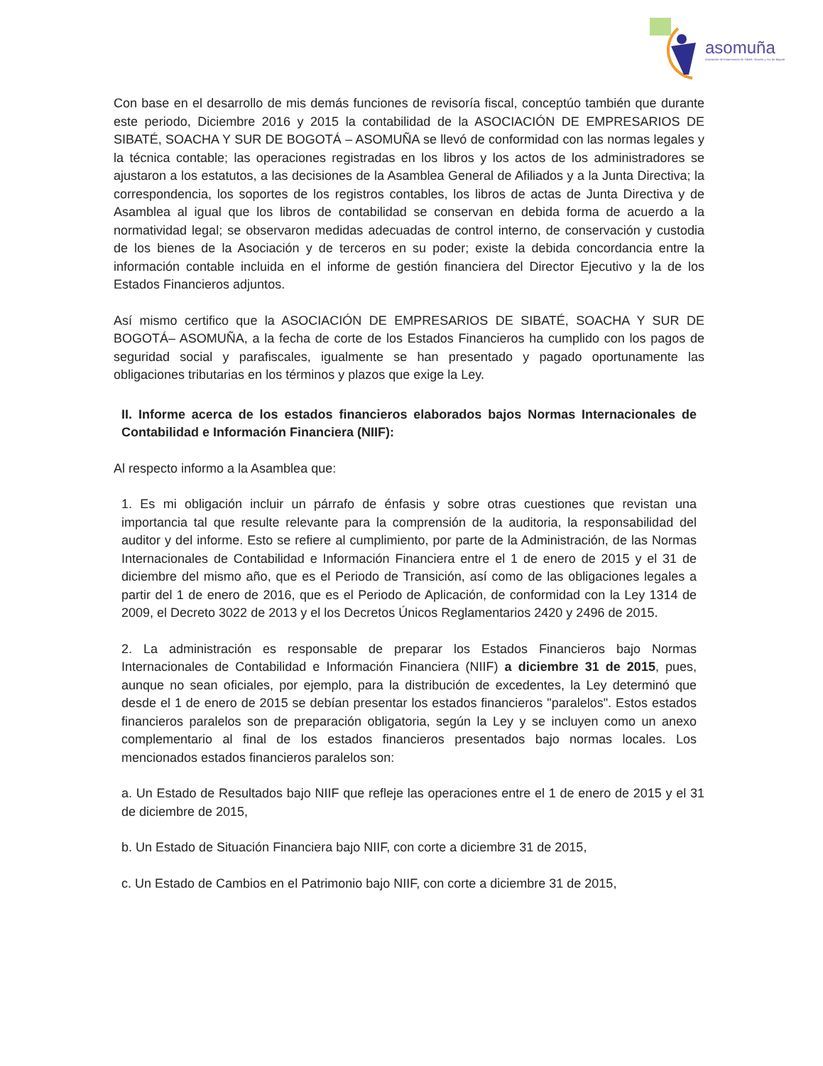asomuña
Asociación de Empresarios de Sibaté, Soacha y Sur de Bogotá
Con base en el desarrollo de mis demás funciones de revisoría fiscal, conceptúo también que durante este periodo, Diciembre 2016 y 2015 la contabilidad de la ASOCIACIÓN DE EMPRESARIOS DE SIBATÉ, SOACHA Y SUR DE BOGOTÁ – ASOMUÑA se llevó de conformidad con las normas legales y la técnica contable; las operaciones registradas en los libros y los actos de los administradores se ajustaron a los estatutos, a las decisiones de la Asamblea General de Afiliados y a la Junta Directiva; la correspondencia, los soportes de los registros contables, los libros de actas de Junta Directiva y de Asamblea al igual que los libros de contabilidad se conservan en debida forma de acuerdo a la normatividad legal; se observaron medidas adecuadas de control interno, de conservación y custodia de los bienes de la Asociación y de terceros en su poder; existe la debida concordancia entre la información contable incluida en el informe de gestión financiera del Director Ejecutivo y la de los Estados Financieros adjuntos.
Así mismo certifico que la ASOCIACIÓN DE EMPRESARIOS DE SIBATÉ, SOACHA Y SUR DE BOGOTÁ– ASOMUÑA, a la fecha de corte de los Estados Financieros ha cumplido con los pagos de seguridad social y parafiscales, igualmente se han presentado y pagado oportunamente las obligaciones tributarias en los términos y plazos que exige la Ley.
II. Informe acerca de los estados financieros elaborados bajos Normas Internacionales de Contabilidad e Información Financiera (NIIF):
Al respecto informo a la Asamblea que:
1. Es mi obligación incluir un párrafo de énfasis y sobre otras cuestiones que revistan una importancia tal que resulte relevante para la comprensión de la auditoria, la responsabilidad del auditor y del informe. Esto se refiere al cumplimiento, por parte de la Administración, de las Normas Internacionales de Contabilidad e Información Financiera entre el 1 de enero de 2015 y el 31 de diciembre del mismo año, que es el Periodo de Transición, así como de las obligaciones legales a partir del 1 de enero de 2016, que es el Periodo de Aplicación, de conformidad con la Ley 1314 de 2009, el Decreto 3022 de 2013 y el los Decretos Únicos Reglamentarios 2420 y 2496 de 2015.
2. La administración es responsable de preparar los Estados Financieros bajo Normas Internacionales de Contabilidad e Información Financiera (NIIF) a diciembre 31 de 2015, pues, aunque no sean oficiales, por ejemplo, para la distribución de excedentes, la Ley determinó que desde el 1 de enero de 2015 se debían presentar los estados financieros "paralelos". Estos estados financieros paralelos son de preparación obligatoria, según la Ley y se incluyen como un anexo complementario al final de los estados financieros presentados bajo normas locales. Los mencionados estados financieros paralelos son:
a. Un Estado de Resultados bajo NIIF que refleje las operaciones entre el 1 de enero de 2015 y el 31 de diciembre de 2015,
b. Un Estado de Situación Financiera bajo NIIF, con corte a diciembre 31 de 2015,
c. Un Estado de Cambios en el Patrimonio bajo NIIF, con corte a diciembre 31 de 2015,